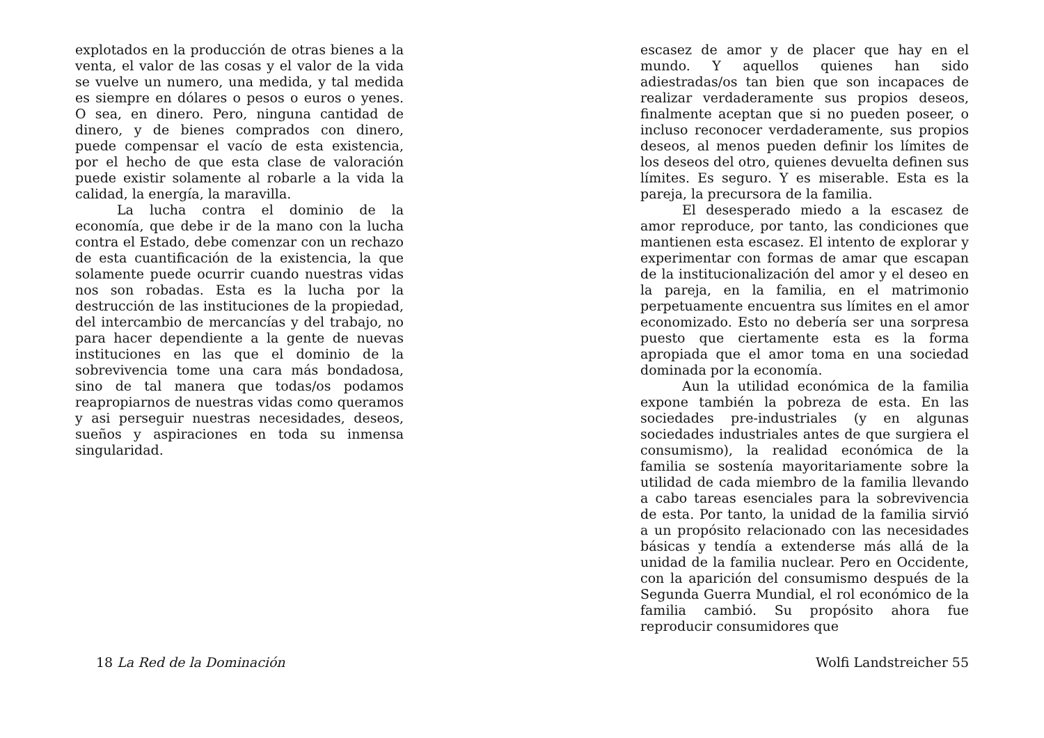explotados en la producción de otras bienes a la venta, el valor de las cosas y el valor de la vida se vuelve un numero, una medida, y tal medida es siempre en dólares o pesos o euros o yenes. O sea, en dinero. Pero, ninguna cantidad de dinero, y de bienes comprados con dinero, puede compensar el vacío de esta existencia, por el hecho de que esta clase de valoración puede existir solamente al robarle a la vida la calidad, la energía, la maravilla.
La lucha contra el dominio de la economía, que debe ir de la mano con la lucha contra el Estado, debe comenzar con un rechazo de esta cuantificación de la existencia, la que solamente puede ocurrir cuando nuestras vidas nos son robadas. Esta es la lucha por la destrucción de las instituciones de la propiedad, del intercambio de mercancías y del trabajo, no para hacer dependiente a la gente de nuevas instituciones en las que el dominio de la sobrevivencia tome una cara más bondadosa, sino de tal manera que todas/os podamos reapropiarnos de nuestras vidas como queramos y asi perseguir nuestras necesidades, deseos, sueños y aspiraciones en toda su inmensa singularidad.
escasez de amor y de placer que hay en el mundo. Y aquellos quienes han sido adiestradas/os tan bien que son incapaces de realizar verdaderamente sus propios deseos, finalmente aceptan que si no pueden poseer, o incluso reconocer verdaderamente, sus propios deseos, al menos pueden definir los límites de los deseos del otro, quienes devuelta definen sus límites. Es seguro. Y es miserable. Esta es la pareja, la precursora de la familia.
El desesperado miedo a la escasez de amor reproduce, por tanto, las condiciones que mantienen esta escasez. El intento de explorar y experimentar con formas de amar que escapan de la institucionalización del amor y el deseo en la pareja, en la familia, en el matrimonio perpetuamente encuentra sus límites en el amor economizado. Esto no debería ser una sorpresa puesto que ciertamente esta es la forma apropiada que el amor toma en una sociedad dominada por la economía.
Aun la utilidad económica de la familia expone también la pobreza de esta. En las sociedades pre-industriales (y en algunas sociedades industriales antes de que surgiera el consumismo), la realidad económica de la familia se sostenía mayoritariamente sobre la utilidad de cada miembro de la familia llevando a cabo tareas esenciales para la sobrevivencia de esta. Por tanto, la unidad de la familia sirvió a un propósito relacionado con las necesidades básicas y tendía a extenderse más allá de la unidad de la familia nuclear. Pero en Occidente, con la aparición del consumismo después de la Segunda Guerra Mundial, el rol económico de la familia cambió. Su propósito ahora fue reproducir consumidores que
18 La Red de la Dominación Wolfi Landstreicher 55